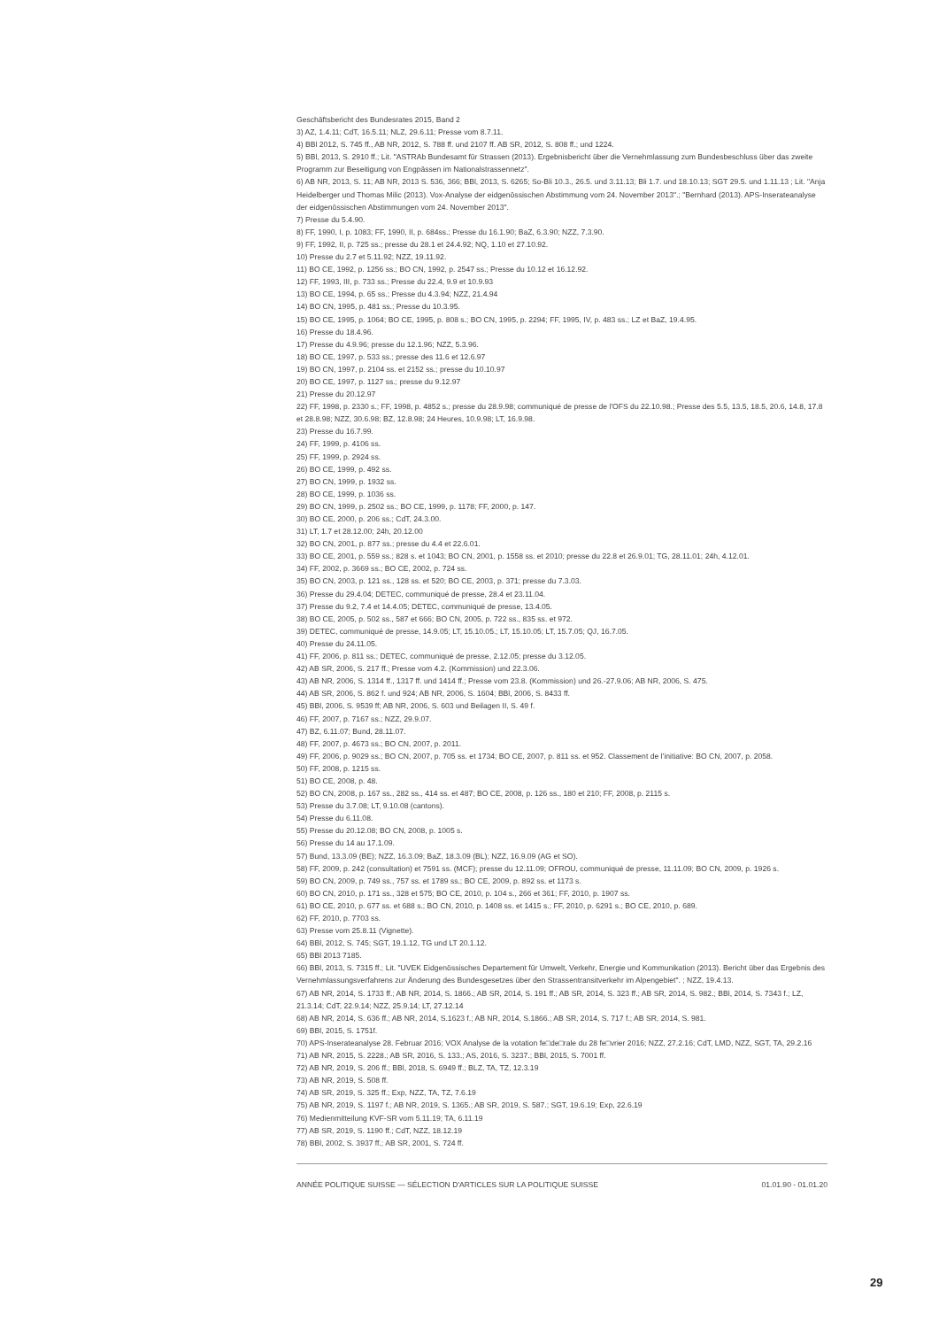Geschäftsbericht des Bundesrates 2015, Band 2
3) AZ, 1.4.11; CdT, 16.5.11; NLZ, 29.6.11; Presse vom 8.7.11.
4) BBl 2012, S. 745 ff., AB NR, 2012, S. 788 ff. und 2107 ff. AB SR, 2012, S. 808 ff.; und 1224.
5) BBl, 2013, S. 2910 ff.; Lit. "ASTRAb Bundesamt für Strassen (2013). Ergebnisbericht über die Vernehmlassung zum Bundesbeschluss über das zweite Programm zur Beseitigung von Engpässen im Nationalstrassennetz".
6) AB NR, 2013, S. 11; AB NR, 2013 S. 536, 366; BBl, 2013, S. 6265; So-Bli 10.3., 26.5. und 3.11.13; Bli 1.7. und 18.10.13; SGT 29.5. und 1.11.13 ; Lit. "Anja Heidelberger und Thomas Milic (2013). Vox-Analyse der eidgenössischen Abstimmung vom 24. November 2013".; "Bernhard (2013). APS-Inserateanalyse der eidgenössischen Abstimmungen vom 24. November 2013".
7) Presse du 5.4.90.
8) FF, 1990, I, p. 1083; FF, 1990, II, p. 684ss.; Presse du 16.1.90; BaZ, 6.3.90; NZZ, 7.3.90.
9) FF, 1992, II, p. 725 ss.; presse du 28.1 et 24.4.92; NQ, 1.10 et 27.10.92.
10) Presse du 2.7 et 5.11.92; NZZ, 19.11.92.
11) BO CE, 1992, p. 1256 ss.; BO CN, 1992, p. 2547 ss.; Presse du 10.12 et 16.12.92.
12) FF, 1993, III, p. 733 ss.; Presse du 22.4, 9.9 et 10.9.93
13) BO CE, 1994, p. 65 ss.; Presse du 4.3.94; NZZ, 21.4.94
14) BO CN, 1995, p. 481 ss.; Presse du 10.3.95.
15) BO CE, 1995, p. 1064; BO CE, 1995, p. 808 s.; BO CN, 1995, p. 2294; FF, 1995, IV, p. 483 ss.; LZ et BaZ, 19.4.95.
16) Presse du 18.4.96.
17) Presse du 4.9.96; presse du 12.1.96; NZZ, 5.3.96.
18) BO CE, 1997, p. 533 ss.; presse des 11.6 et 12.6.97
19) BO CN, 1997, p. 2104 ss. et 2152 ss.; presse du 10.10.97
20) BO CE, 1997, p. 1127 ss.; presse du 9.12.97
21) Presse du 20.12.97
22) FF, 1998, p. 2330 s.; FF, 1998, p. 4852 s.; presse du 28.9.98; communiqué de presse de l'OFS du 22.10.98.; Presse des 5.5, 13.5, 18.5, 20.6, 14.8, 17.8 et 28.8.98; NZZ, 30.6.98; BZ, 12.8.98; 24 Heures, 10.9.98; LT, 16.9.98.
23) Presse du 16.7.99.
24) FF, 1999, p. 4106 ss.
25) FF, 1999, p. 2924 ss.
26) BO CE, 1999, p. 492 ss.
27) BO CN, 1999, p. 1932 ss.
28) BO CE, 1999, p. 1036 ss.
29) BO CN, 1999, p. 2502 ss.; BO CE, 1999, p. 1178; FF, 2000, p. 147.
30) BO CE, 2000, p. 206 ss.; CdT, 24.3.00.
31) LT, 1.7 et 28.12.00; 24h, 20.12.00
32) BO CN, 2001, p. 877 ss.; presse du 4.4 et 22.6.01.
33) BO CE, 2001, p. 559 ss.; 828 s. et 1043; BO CN, 2001, p. 1558 ss. et 2010; presse du 22.8 et 26.9.01; TG, 28.11.01; 24h, 4.12.01.
34) FF, 2002, p. 3669 ss.; BO CE, 2002, p. 724 ss.
35) BO CN, 2003, p. 121 ss., 128 ss. et 520; BO CE, 2003, p. 371; presse du 7.3.03.
36) Presse du 29.4.04; DETEC, communiqué de presse, 28.4 et 23.11.04.
37) Presse du 9.2, 7.4 et 14.4.05; DETEC, communiqué de presse, 13.4.05.
38) BO CE, 2005, p. 502 ss., 587 et 666; BO CN, 2005, p. 722 ss., 835 ss. et 972.
39) DETEC, communiqué de presse, 14.9.05; LT, 15.10.05.; LT, 15.10.05; LT, 15.7.05; QJ, 16.7.05.
40) Presse du 24.11.05.
41) FF, 2006, p. 811 ss.; DETEC, communiqué de presse, 2.12.05; presse du 3.12.05.
42) AB SR, 2006, S. 217 ff.; Presse vom 4.2. (Kommission) und 22.3.06.
43) AB NR, 2006, S. 1314 ff., 1317 ff. und 1414 ff.; Presse vom 23.8. (Kommission) und 26.-27.9.06; AB NR, 2006, S. 475.
44) AB SR, 2006, S. 862 f. und 924; AB NR, 2006, S. 1604; BBl, 2006, S. 8433 ff.
45) BBl, 2006, S. 9539 ff; AB NR, 2006, S. 603 und Beilagen II, S. 49 f.
46) FF, 2007, p. 7167 ss.; NZZ, 29.9.07.
47) BZ, 6.11.07; Bund, 28.11.07.
48) FF, 2007, p. 4673 ss.; BO CN, 2007, p. 2011.
49) FF, 2006, p. 9029 ss.; BO CN, 2007, p. 705 ss. et 1734; BO CE, 2007, p. 811 ss. et 952. Classement de l’initiative: BO CN, 2007, p. 2058.
50) FF, 2008, p. 1215 ss.
51) BO CE, 2008, p. 48.
52) BO CN, 2008, p. 167 ss., 282 ss., 414 ss. et 487; BO CE, 2008, p. 126 ss., 180 et 210; FF, 2008, p. 2115 s.
53) Presse du 3.7.08; LT, 9.10.08 (cantons).
54) Presse du 6.11.08.
55) Presse du 20.12.08; BO CN, 2008, p. 1005 s.
56) Presse du 14 au 17.1.09.
57) Bund, 13.3.09 (BE); NZZ, 16.3.09; BaZ, 18.3.09 (BL); NZZ, 16.9.09 (AG et SO).
58) FF, 2009, p. 242 (consultation) et 7591 ss. (MCF); presse du 12.11.09; OFROU, communiqué de presse, 11.11.09; BO CN, 2009, p. 1926 s.
59) BO CN, 2009, p. 749 ss., 757 ss. et 1789 ss.; BO CE, 2009, p. 892 ss. et 1173 s.
60) BO CN, 2010, p. 171 ss., 328 et 575; BO CE, 2010, p. 104 s., 266 et 361; FF, 2010, p. 1907 ss.
61) BO CE, 2010, p. 677 ss. et 688 s.; BO CN, 2010, p. 1408 ss. et 1415 s.; FF, 2010, p. 6291 s.; BO CE, 2010, p. 689.
62) FF, 2010, p. 7703 ss.
63) Presse vom 25.8.11 (Vignette).
64) BBl, 2012, S. 745; SGT, 19.1.12, TG und LT 20.1.12.
65) BBl 2013 7185.
66) BBl, 2013, S. 7315 ff.; Lit. "UVEK Eidgenössisches Departement für Umwelt, Verkehr, Energie und Kommunikation (2013). Bericht über das Ergebnis des Vernehmlassungsverfahrens zur Änderung des Bundesgesetzes über den Strassentransitverkehr im Alpengebiet". ; NZZ, 19.4.13.
67) AB NR, 2014, S. 1733 ff.; AB NR, 2014, S. 1866.; AB SR, 2014, S. 191 ff.; AB SR, 2014, S. 323 ff.; AB SR, 2014, S. 982.; BBl, 2014, S. 7343 f.; LZ, 21.3.14; CdT, 22.9.14; NZZ, 25.9.14; LT, 27.12.14
68) AB NR, 2014, S. 636 ff.; AB NR, 2014, S.1623 f.; AB NR, 2014, S.1866.; AB SR, 2014, S. 717 f.; AB SR, 2014, S. 981.
69) BBl, 2015, S. 1751f.
70) APS-Inserateanalyse 28. Februar 2016; VOX Analyse de la votation fe□de□rale du 28 fe□vrier 2016; NZZ, 27.2.16; CdT, LMD, NZZ, SGT, TA, 29.2.16
71) AB NR, 2015, S. 2228.; AB SR, 2016, S. 133.; AS, 2016, S. 3237.; BBl, 2015, S. 7001 ff.
72) AB NR, 2019, S. 206 ff.; BBl, 2018, S. 6949 ff.; BLZ, TA, TZ, 12.3.19
73) AB NR, 2019, S. 508 ff.
74) AB SR, 2019, S. 325 ff.; Exp, NZZ, TA, TZ, 7.6.19
75) AB NR, 2019, S. 1197 f.; AB NR, 2019, S. 1365.; AB SR, 2019, S. 587.; SGT, 19.6.19; Exp, 22.6.19
76) Medienmitteilung KVF-SR vom 5.11.19; TA, 6.11.19
77) AB SR, 2019, S. 1190 ff.; CdT, NZZ, 18.12.19
78) BBl, 2002, S. 3937 ff.; AB SR, 2001, S. 724 ff.
ANNÉE POLITIQUE SUISSE — SÉLECTION D'ARTICLES SUR LA POLITIQUE SUISSE 01.01.90 - 01.01.20
29